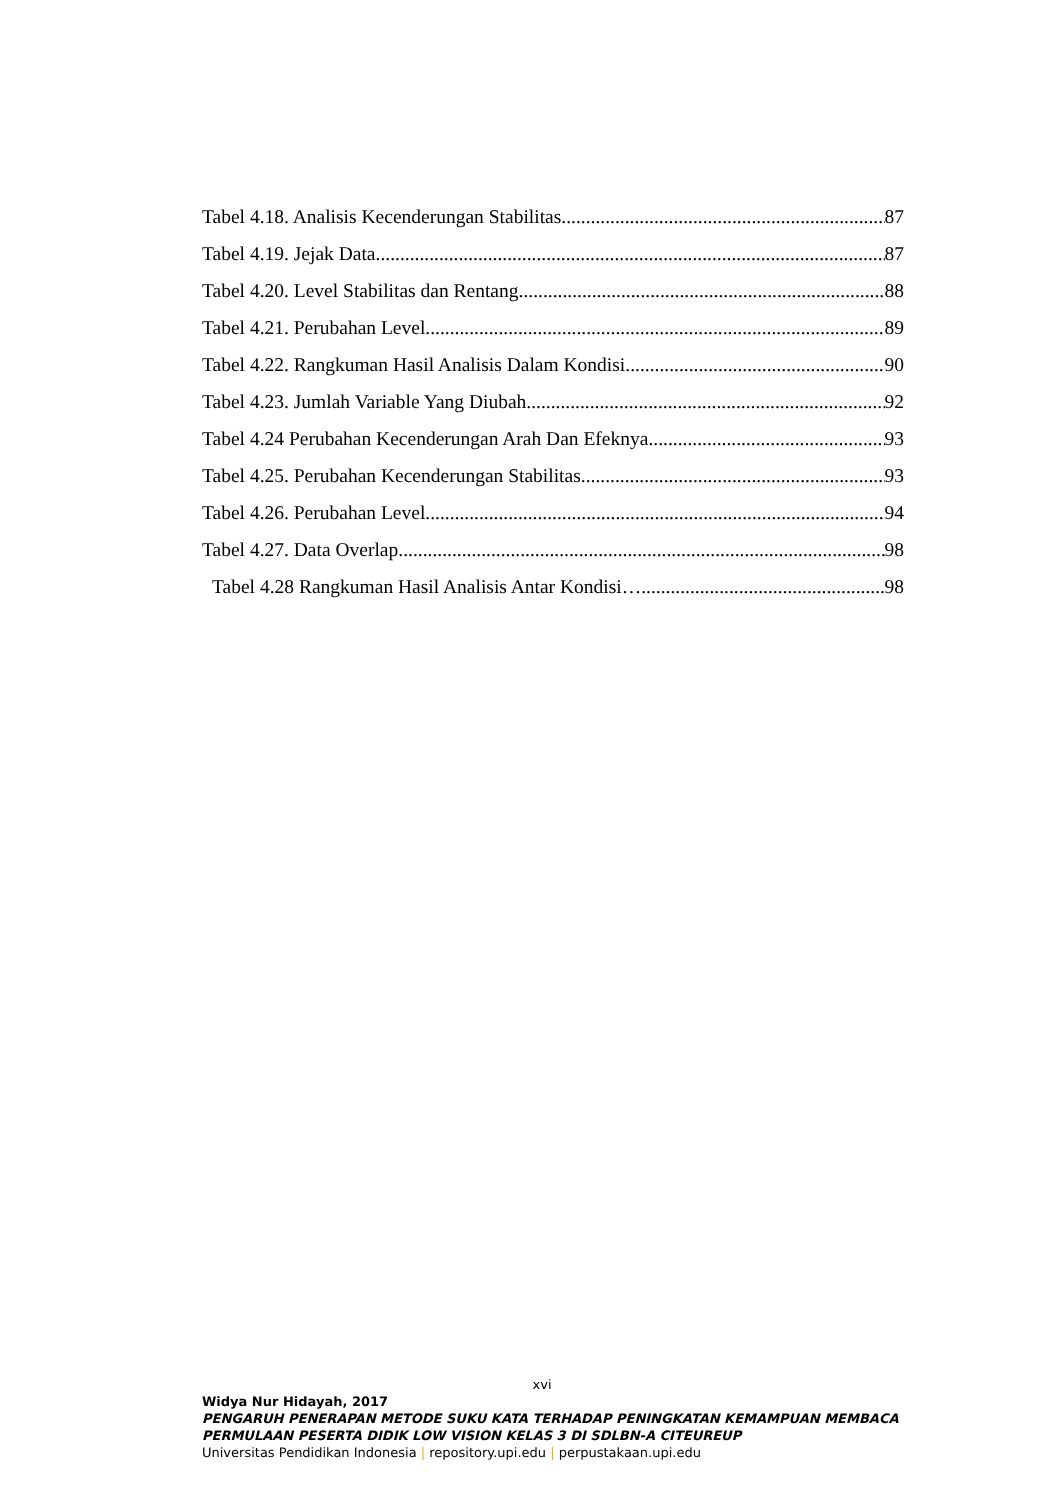Tabel 4.18. Analisis Kecenderungan Stabilitas 87
Tabel 4.19. Jejak Data 87
Tabel 4.20. Level Stabilitas dan Rentang 88
Tabel 4.21. Perubahan Level 89
Tabel 4.22. Rangkuman Hasil Analisis Dalam Kondisi 90
Tabel 4.23. Jumlah Variable Yang Diubah 92
Tabel 4.24 Perubahan Kecenderungan Arah Dan Efeknya 93
Tabel 4.25. Perubahan Kecenderungan Stabilitas 93
Tabel 4.26. Perubahan Level 94
Tabel 4.27. Data Overlap 98
Tabel 4.28 Rangkuman Hasil Analisis Antar Kondisi… 98
xvi
Widya Nur Hidayah, 2017
PENGARUH PENERAPAN METODE SUKU KATA TERHADAP PENINGKATAN KEMAMPUAN MEMBACA PERMULAAN PESERTA DIDIK LOW VISION KELAS 3 DI SDLBN-A CITEUREUP
Universitas Pendidikan Indonesia | repository.upi.edu | perpustakaan.upi.edu